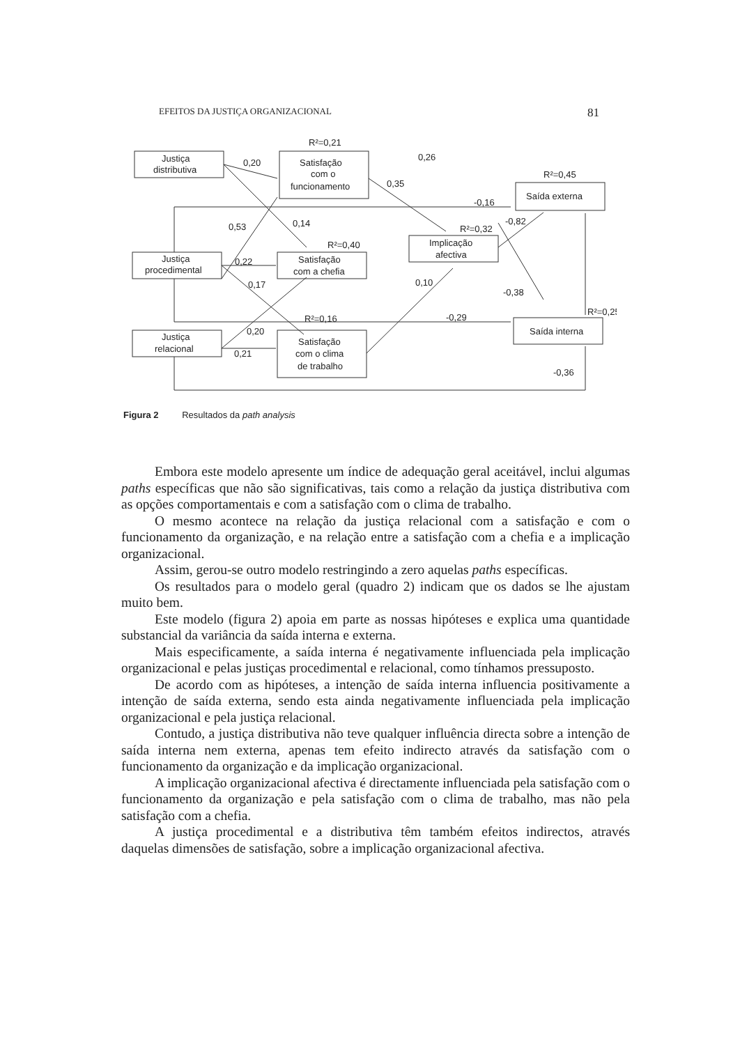EFEITOS DA JUSTIÇA ORGANIZACIONAL 81
R²=0,21
Justiça
distributiva
0,20
Satisfação
com o
funcionamento
0,26
R²=0,45
0,35
Saída externa
-0,16
-0,82
0,53
0,14
R²=0,32
R²=0,40
Implicação
afectiva
Justiça
procedimental
0,22
Satisfação
com a chefia
0,17
0,10
-0,38
R²=0,25
R²=0,16
-0,29
0,20
Saída interna
Justiça
relacional
Satisfação
com o clima
de trabalho
0,21
-0,36
Figura 2 Resultados da path analysis
Embora este modelo apresente um índice de adequação geral aceitável, inclui algumas paths específicas que não são significativas, tais como a relação da justiça distributiva com as opções comportamentais e com a satisfação com o clima de trabalho.
O mesmo acontece na relação da justiça relacional com a satisfação e com o funcionamento da organização, e na relação entre a satisfação com a chefia e a implicação organizacional.
Assim, gerou-se outro modelo restringindo a zero aquelas paths específicas.
Os resultados para o modelo geral (quadro 2) indicam que os dados se lhe ajustam muito bem.
Este modelo (figura 2) apoia em parte as nossas hipóteses e explica uma quantidade substancial da variância da saída interna e externa.
Mais especificamente, a saída interna é negativamente influenciada pela implicação organizacional e pelas justiças procedimental e relacional, como tínhamos pressuposto.
De acordo com as hipóteses, a intenção de saída interna influencia positivamente a intenção de saída externa, sendo esta ainda negativamente influenciada pela implicação organizacional e pela justiça relacional.
Contudo, a justiça distributiva não teve qualquer influência directa sobre a intenção de saída interna nem externa, apenas tem efeito indirecto através da satisfação com o funcionamento da organização e da implicação organizacional.
A implicação organizacional afectiva é directamente influenciada pela satisfação com o funcionamento da organização e pela satisfação com o clima de trabalho, mas não pela satisfação com a chefia.
A justiça procedimental e a distributiva têm também efeitos indirectos, através daquelas dimensões de satisfação, sobre a implicação organizacional afectiva.